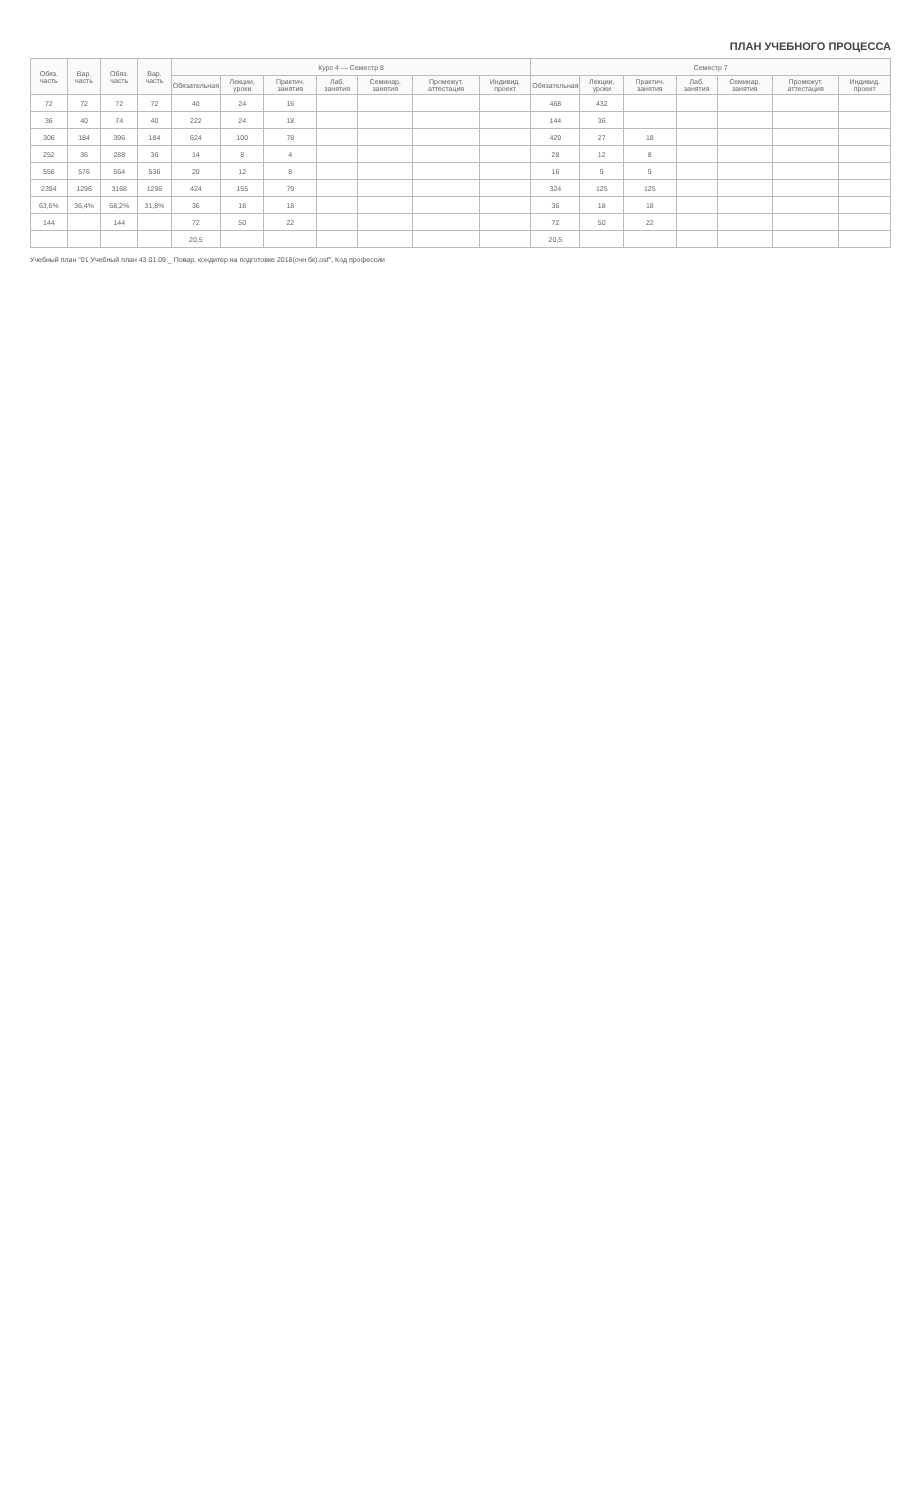ПЛАН УЧЕБНОГО ПРОЦЕССА
| Обяз. часть | Вар. часть | Обяз. часть | Вар. часть | Курс 4 — Семестр 8 | | | | | | | Семестр 7 | | | | | | |
| --- | --- | --- | --- | --- | --- | --- | --- | --- | --- | --- | --- | --- | --- | --- | --- | --- | --- |
| | | | | Обязательная | Лекции, уроки | Практич. занятия | Лаб. занятия | Семинар. занятия | Промежут. аттестация | Индивид. проект | Обязательная | Лекции, уроки | Практич. занятия | Лаб. занятия | Семинар. занятия | Промежут. аттестация | Индивид. проект |
| 72 | 72 | 72 | 72 | 40 | 24 | 16 | | | | | 468 | 432 | | | | | |
| 36 | 40 | 74 | 40 | 222 | 24 | 18 | | | | | 144 | 36 | | | | | |
| 306 | 184 | 396 | 184 | 624 | 100 | 78 | | | | | 429 | 27 | 18 | | | | |
| 252 | 36 | 288 | 36 | 14 | 8 | 4 | | | | | 28 | 12 | 8 | | | | |
| 556 | 576 | 564 | 536 | 20 | 12 | 8 | | | | | 16 | 9 | 9 | | | | |
| 2394 | 1296 | 3168 | 1296 | 424 | 155 | 79 | | | | | 324 | 125 | 125 | | | | |
| 63,6% | 36,4% | 68,2% | 31,8% | 36 | 18 | 18 | | | | | 36 | 18 | 18 | | | | |
| 144 | | 144 | | 72 | 50 | 22 | | | | | 72 | 50 | 22 | | | | |
| | | | | 20,5 | | | | | | | 20,5 | | | | | | |
Учебный план "01 Учебный план 43.01.09 _ Повар, кондитер на подготовке 2018(очн бк).osf", Код профессии